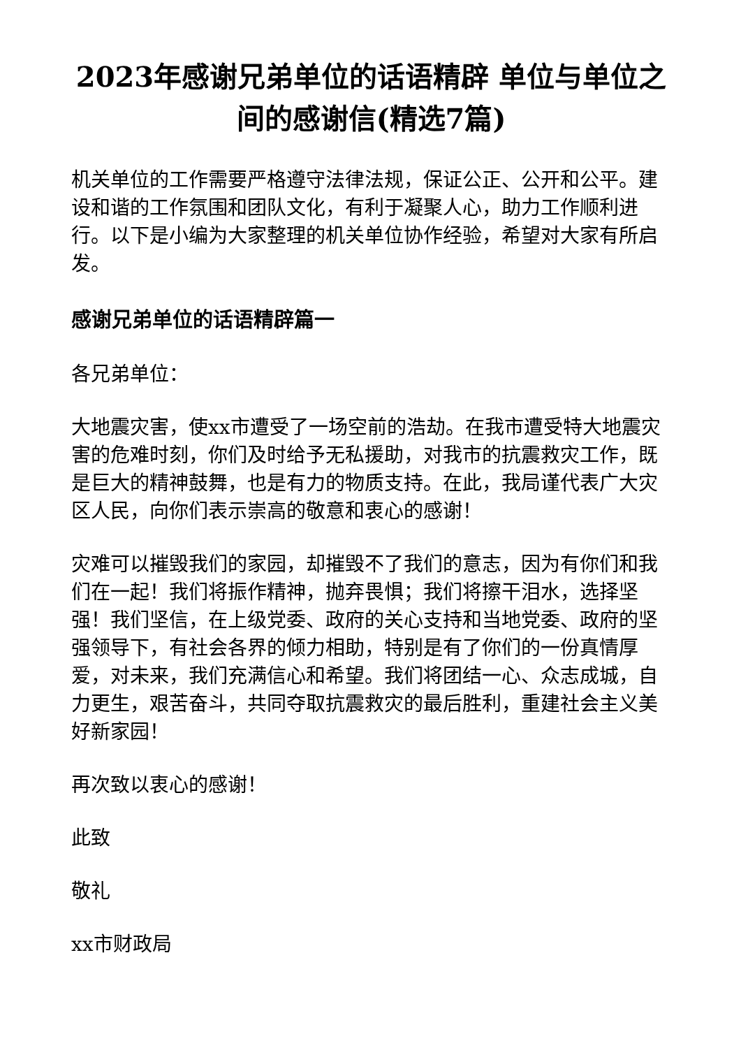2023年感谢兄弟单位的话语精辟 单位与单位之间的感谢信(精选7篇)
机关单位的工作需要严格遵守法律法规，保证公正、公开和公平。建设和谐的工作氛围和团队文化，有利于凝聚人心，助力工作顺利进行。以下是小编为大家整理的机关单位协作经验，希望对大家有所启发。
感谢兄弟单位的话语精辟篇一
各兄弟单位：
大地震灾害，使xx市遭受了一场空前的浩劫。在我市遭受特大地震灾害的危难时刻，你们及时给予无私援助，对我市的抗震救灾工作，既是巨大的精神鼓舞，也是有力的物质支持。在此，我局谨代表广大灾区人民，向你们表示崇高的敬意和衷心的感谢！
灾难可以摧毁我们的家园，却摧毁不了我们的意志，因为有你们和我们在一起！我们将振作精神，抛弃畏惧；我们将擦干泪水，选择坚强！我们坚信，在上级党委、政府的关心支持和当地党委、政府的坚强领导下，有社会各界的倾力相助，特别是有了你们的一份真情厚爱，对未来，我们充满信心和希望。我们将团结一心、众志成城，自力更生，艰苦奋斗，共同夺取抗震救灾的最后胜利，重建社会主义美好新家园！
再次致以衷心的感谢！
此致
敬礼
xx市财政局